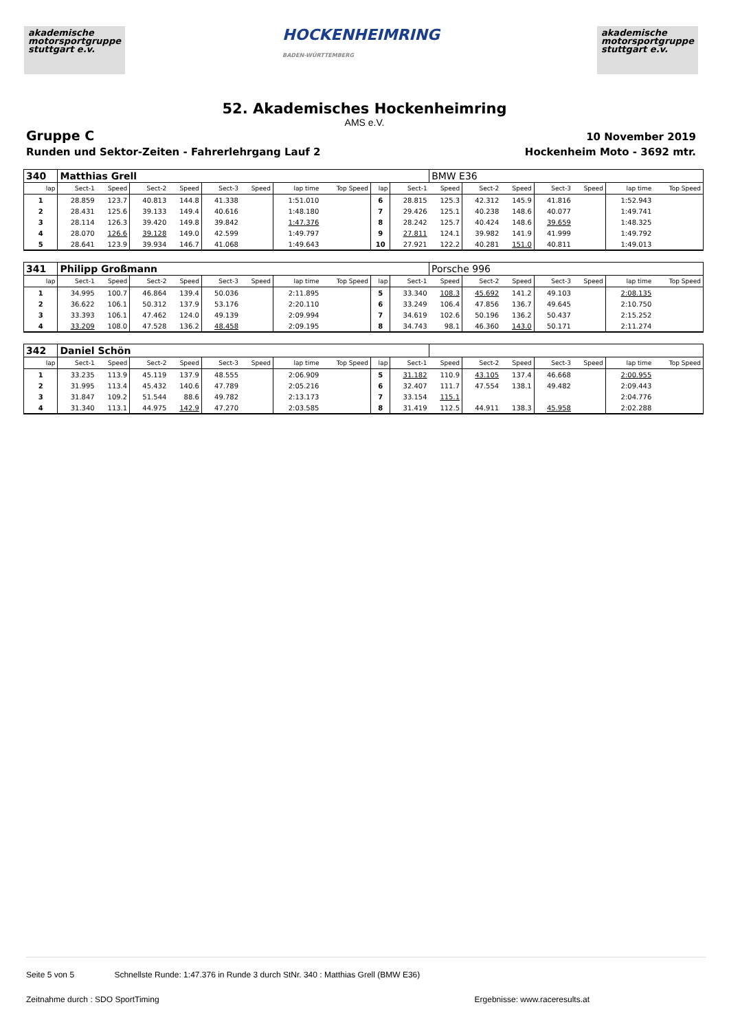akademische
motorsportgruppe
stuttgart e.v.
HOCKENHEIMRING
BADEN-WÜRTTEMBERG
akademische
motorsportgruppe
stuttgart e.v.
52. Akademisches Hockenheimring
AMS e.V.
Gruppe C
Runden und Sektor-Zeiten - Fahrerlehrgang Lauf 2
10 November 2019
Hockenheim Moto - 3692 mtr.
| 340 | Matthias Grell | | | | | | | | | | BMW E36 | | | | | | |
| lap | Sect-1 | Speed | Sect-2 | Speed | Sect-3 | Speed | lap time | Top Speed | lap | Sect-1 | Speed | Sect-2 | Speed | Sect-3 | Speed | lap time | Top Speed |
| 1 | 28.859 | 123.7 | 40.813 | 144.8 | 41.338 | | 1:51.010 | | 6 | 28.815 | 125.3 | 42.312 | 145.9 | 41.816 | | 1:52.943 | |
| 2 | 28.431 | 125.6 | 39.133 | 149.4 | 40.616 | | 1:48.180 | | 7 | 29.426 | 125.1 | 40.238 | 148.6 | 40.077 | | 1:49.741 | |
| 3 | 28.114 | 126.3 | 39.420 | 149.8 | 39.842 | | 1:47.376 | | 8 | 28.242 | 125.7 | 40.424 | 148.6 | 39.659 | | 1:48.325 | |
| 4 | 28.070 | 126.6 | 39.128 | 149.0 | 42.599 | | 1:49.797 | | 9 | 27.811 | 124.1 | 39.982 | 141.9 | 41.999 | | 1:49.792 | |
| 5 | 28.641 | 123.9 | 39.934 | 146.7 | 41.068 | | 1:49.643 | | 10 | 27.921 | 122.2 | 40.281 | 151.0 | 40.811 | | 1:49.013 | |
| 341 | Philipp Großmann | | | | | | | | | | Porsche 996 | | | | | | |
| lap | Sect-1 | Speed | Sect-2 | Speed | Sect-3 | Speed | lap time | Top Speed | lap | Sect-1 | Speed | Sect-2 | Speed | Sect-3 | Speed | lap time | Top Speed |
| 1 | 34.995 | 100.7 | 46.864 | 139.4 | 50.036 | | 2:11.895 | | 5 | 33.340 | 108.3 | 45.692 | 141.2 | 49.103 | | 2:08.135 | |
| 2 | 36.622 | 106.1 | 50.312 | 137.9 | 53.176 | | 2:20.110 | | 6 | 33.249 | 106.4 | 47.856 | 136.7 | 49.645 | | 2:10.750 | |
| 3 | 33.393 | 106.1 | 47.462 | 124.0 | 49.139 | | 2:09.994 | | 7 | 34.619 | 102.6 | 50.196 | 136.2 | 50.437 | | 2:15.252 | |
| 4 | 33.209 | 108.0 | 47.528 | 136.2 | 48.458 | | 2:09.195 | | 8 | 34.743 | 98.1 | 46.360 | 143.0 | 50.171 | | 2:11.274 | |
| 342 | Daniel Schön | | | | | | | | | | | | | | | | |
| lap | Sect-1 | Speed | Sect-2 | Speed | Sect-3 | Speed | lap time | Top Speed | lap | Sect-1 | Speed | Sect-2 | Speed | Sect-3 | Speed | lap time | Top Speed |
| 1 | 33.235 | 113.9 | 45.119 | 137.9 | 48.555 | | 2:06.909 | | 5 | 31.182 | 110.9 | 43.105 | 137.4 | 46.668 | | 2:00.955 | |
| 2 | 31.995 | 113.4 | 45.432 | 140.6 | 47.789 | | 2:05.216 | | 6 | 32.407 | 111.7 | 47.554 | 138.1 | 49.482 | | 2:09.443 | |
| 3 | 31.847 | 109.2 | 51.544 | 88.6 | 49.782 | | 2:13.173 | | 7 | 33.154 | 115.1 | | | | | 2:04.776 | |
| 4 | 31.340 | 113.1 | 44.975 | 142.9 | 47.270 | | 2:03.585 | | 8 | 31.419 | 112.5 | 44.911 | 138.3 | 45.958 | | 2:02.288 | |
Seite 5 von 5 Schnellste Runde: 1:47.376 in Runde 3 durch StNr. 340 : Matthias Grell (BMW E36)
Zeitnahme durch : SDO SportTiming Ergebnisse: www.raceresults.at